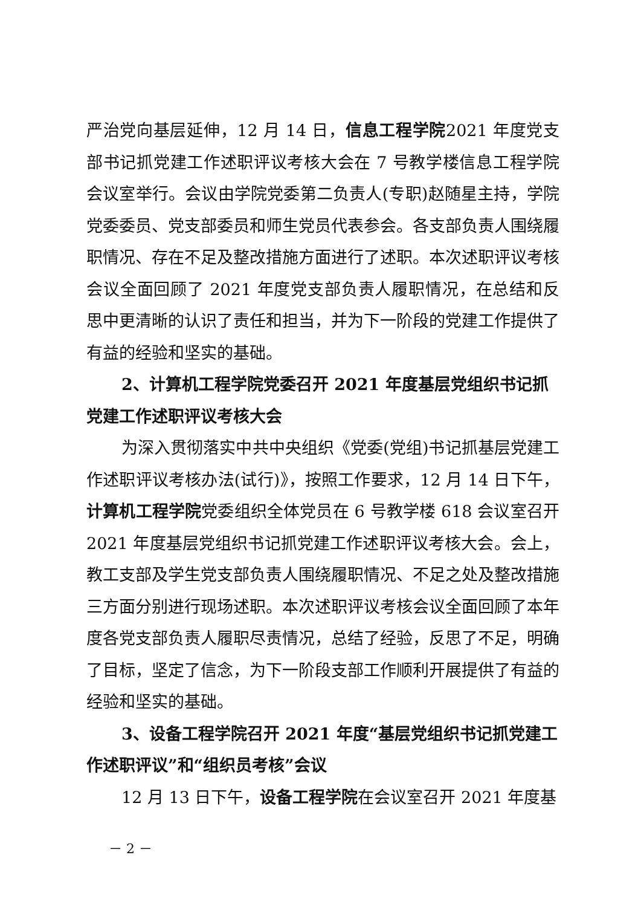严治党向基层延伸，12 月 14 日，信息工程学院2021 年度党支部书记抓党建工作述职评议考核大会在 7 号教学楼信息工程学院会议室举行。会议由学院党委第二负责人(专职)赵随星主持，学院党委委员、党支部委员和师生党员代表参会。各支部负责人围绕履职情况、存在不足及整改措施方面进行了述职。本次述职评议考核会议全面回顾了 2021 年度党支部负责人履职情况，在总结和反思中更清晰的认识了责任和担当，并为下一阶段的党建工作提供了有益的经验和坚实的基础。
2、计算机工程学院党委召开 2021 年度基层党组织书记抓党建工作述职评议考核大会
为深入贯彻落实中共中央组织《党委(党组)书记抓基层党建工作述职评议考核办法(试行)》，按照工作要求，12 月 14 日下午，计算机工程学院党委组织全体党员在 6 号教学楼 618 会议室召开 2021 年度基层党组织书记抓党建工作述职评议考核大会。会上，教工支部及学生党支部负责人围绕履职情况、不足之处及整改措施三方面分别进行现场述职。本次述职评议考核会议全面回顾了本年度各党支部负责人履职尽责情况，总结了经验，反思了不足，明确了目标，坚定了信念，为下一阶段支部工作顺利开展提供了有益的经验和坚实的基础。
3、设备工程学院召开 2021 年度“基层党组织书记抓党建工作述职评议”和“组织员考核”会议
12 月 13 日下午，设备工程学院在会议室召开 2021 年度基
－ 2 －